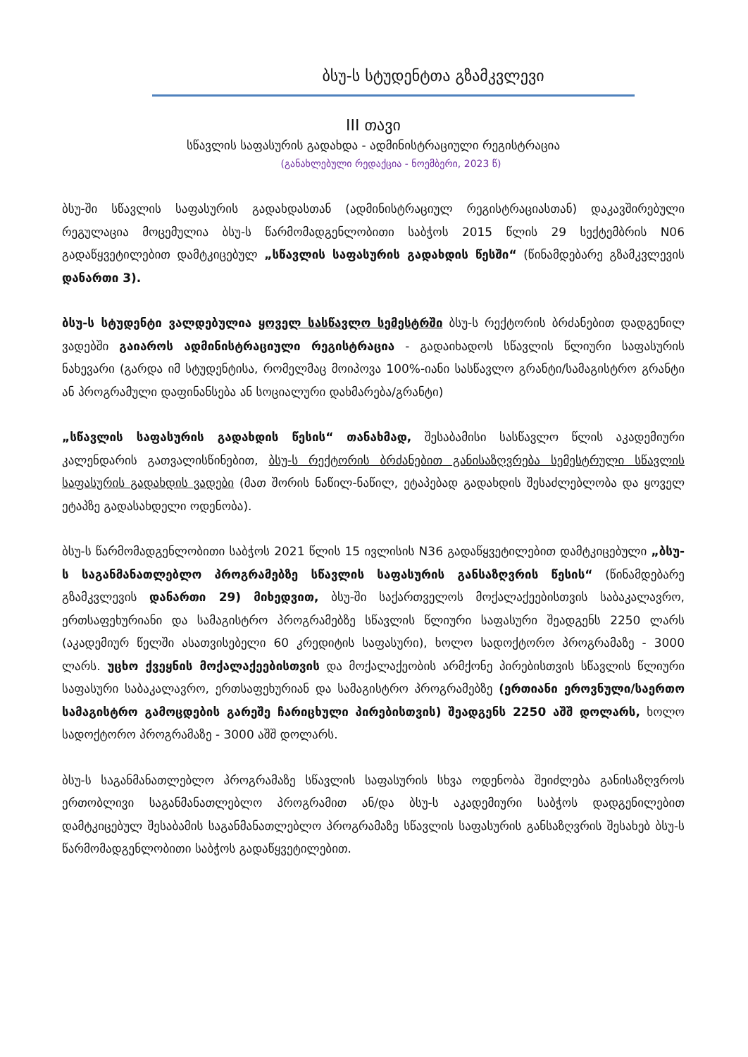ბსუ-ს სტუდენტთა გზამკვლევი
III თავი
სწავლის საფასურის გადახდა - ადმინისტრაციული რეგისტრაცია
(განახლებული რედაქცია - ნოემბერი, 2023 წ)
ბსუ-ში სწავლის საფასურის გადახდასთან (ადმინისტრაციულ რეგისტრაციასთან) დაკავშირებული რეგულაცია მოცემულია ბსუ-ს წარმომადგენლობითი საბჭოს 2015 წლის 29 სექტემბრის N06 გადაწყვეტილებით დამტკიცებულ „სწავლის საფასურის გადახდის წესში“ (წინამდებარე გზამკვლევის დანართი 3).
ბსუ-ს სტუდენტი ვალდებულია ყოველ სასწავლო სემესტრში ბსუ-ს რექტორის ბრძანებით დადგენილ ვადებში გაიაროს ადმინისტრაციული რეგისტრაცია - გადაიხადოს სწავლის წლიური საფასურის ნახევარი (გარდა იმ სტუდენტისა, რომელმაც მოიპოვა 100%-იანი სასწავლო გრანტი/სამაგისტრო გრანტი ან პროგრამული დაფინანსება ან სოციალური დახმარება/გრანტი)
„სწავლის საფასურის გადახდის წესის“ თანახმად, შესაბამისი სასწავლო წლის აკადემიური კალენდარის გათვალისწინებით, ბსუ-ს რექტორის ბრძანებით განისაზღვრება სემესტრული სწავლის საფასურის გადახდის ვადები (მათ შორის ნაწილ-ნაწილ, ეტაპებად გადახდის შესაძლებლობა და ყოველ ეტაპზე გადასახდელი ოდენობა).
ბსუ-ს წარმომადგენლობითი საბჭოს 2021 წლის 15 ივლისის N36 გადაწყვეტილებით დამტკიცებული „ბსუ-ს საგანმანათლებლო პროგრამებზე სწავლის საფასურის განსაზღვრის წესის“ (წინამდებარე გზამკვლევის დანართი 29) მიხედვით, ბსუ-ში საქართველოს მოქალაქეებისთვის საბაკალავრო, ერთსაფეხურიანი და სამაგისტრო პროგრამებზე სწავლის წლიური საფასური შეადგენს 2250 ლარს (აკადემიურ წელში ასათვისებელი 60 კრედიტის საფასური), ხოლო სადოქტორო პროგრამაზე - 3000 ლარს. უცხო ქვეყნის მოქალაქეებისთვის და მოქალაქეობის არმქონე პირებისთვის სწავლის წლიური საფასური საბაკალავრო, ერთსაფეხურიან და სამაგისტრო პროგრამებზე (ერთიანი ეროვნული/საერთო სამაგისტრო გამოცდების გარეშე ჩარიცხული პირებისთვის) შეადგენს 2250 აშშ დოლარს, ხოლო სადოქტორო პროგრამაზე - 3000 აშშ დოლარს.
ბსუ-ს საგანმანათლებლო პროგრამაზე სწავლის საფასურის სხვა ოდენობა შეიძლება განისაზღვროს ერთობლივი საგანმანათლებლო პროგრამით ან/და ბსუ-ს აკადემიური საბჭოს დადგენილებით დამტკიცებულ შესაბამის საგანმანათლებლო პროგრამაზე სწავლის საფასურის განსაზღვრის შესახებ ბსუ-ს წარმომადგენლობითი საბჭოს გადაწყვეტილებით.